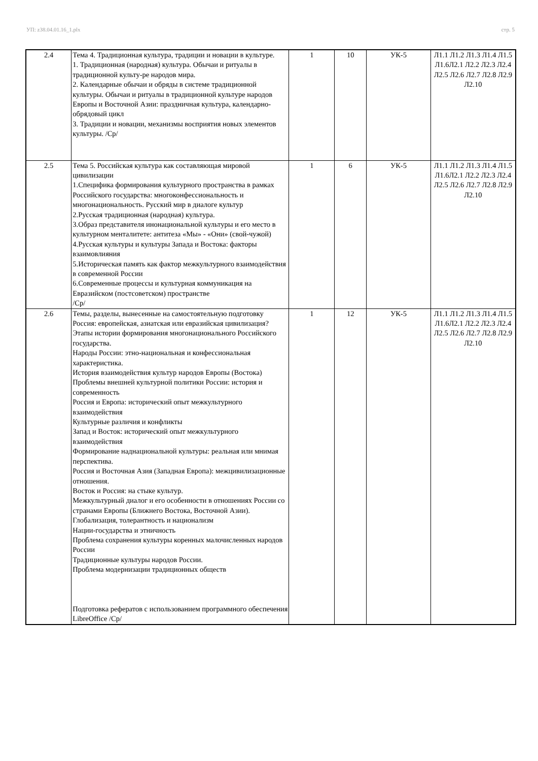УП: z38.04.01.16_1.plx стр. 5
| 2.4 | Тема 4. Традиционная культура, традиции и новации в культуре. 1. Традиционная (народная) культура. Обычаи и ритуалы в традиционной культу-ре народов мира. 2. Календарные обычаи и обряды в системе традиционной культуры. Обычаи и ритуалы в традиционной культуре народов Европы и Восточной Азии: праздничная культура, календарно-обрядовый цикл 3. Традиции и новации, механизмы восприятия новых элементов культуры. /Ср/ | 1 | 10 | УК-5 | Л1.1 Л1.2 Л1.3 Л1.4 Л1.5 Л1.6Л2.1 Л2.2 Л2.3 Л2.4 Л2.5 Л2.6 Л2.7 Л2.8 Л2.9 Л2.10 |
| 2.5 | Тема 5. Российская культура как составляющая мировой цивилизации 1.Специфика формирования культурного пространства в рамках Российского государства: многоконфессиональность и многонациональность. Русский мир в диалоге культур 2.Русская традиционная (народная) культура. 3.Образ представителя инонациональной культуры и его место в культурном менталитете: антитеза «Мы» - «Они» (свой-чужой) 4.Русская культуры и культуры Запада и Востока: факторы взаимовлияния 5.Историческая память как фактор межкультурного взаимодействия в современной России 6.Современные процессы и культурная коммуникация на Евразийском (постсоветском) пространстве /Ср/ | 1 | 6 | УК-5 | Л1.1 Л1.2 Л1.3 Л1.4 Л1.5 Л1.6Л2.1 Л2.2 Л2.3 Л2.4 Л2.5 Л2.6 Л2.7 Л2.8 Л2.9 Л2.10 |
| 2.6 | Темы, разделы, вынесенные на самостоятельную подготовку Россия: европейская, азиатская или евразийская цивилизация? Этапы истории формирования многонационального Российского государства. Народы России: этно-национальная и конфессиональная характеристика. История взаимодействия культур народов Европы (Востока) Проблемы внешней культурной политики России: история и современность Россия и Европа: исторический опыт межкультурного взаимодействия Культурные различия и конфликты Запад и Восток: исторический опыт межкультурного взаимодействия Формирование наднациональной культуры: реальная или мнимая перспектива. Россия и Восточная Азия (Западная Европа): межцивилизационные отношения. Восток и Россия: на стыке культур. Межкультурный диалог и его особенности в отношениях России со странами Европы (Ближнего Востока, Восточной Азии). Глобализация, толерантность и национализм Нации-государства и этничность Проблема сохранения культуры коренных малочисленных народов России Традиционные культуры народов России. Проблема модернизации традиционных обществ Подготовка рефератов с использованием программного обеспечения LibreOffice /Ср/ | 1 | 12 | УК-5 | Л1.1 Л1.2 Л1.3 Л1.4 Л1.5 Л1.6Л2.1 Л2.2 Л2.3 Л2.4 Л2.5 Л2.6 Л2.7 Л2.8 Л2.9 Л2.10 |